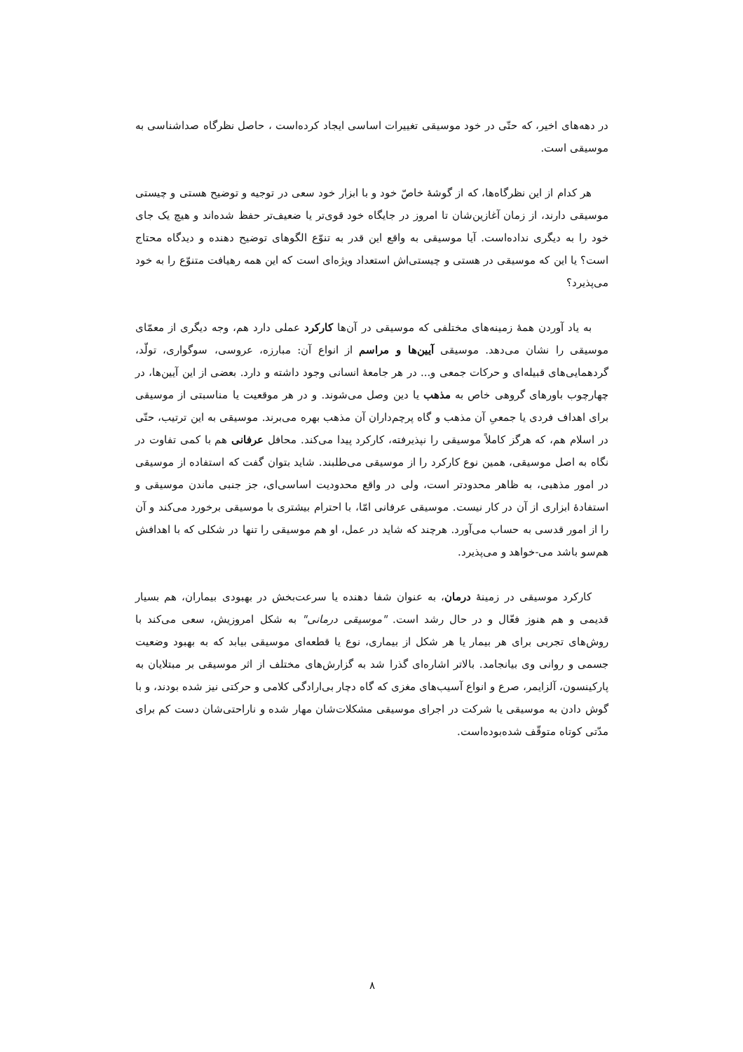در دهه‌های اخیر، که حتّی در خود موسیقی تغییرات اساسی ایجاد کرده‌است ، حاصل نظرگاه صداشناسی به موسیقی است.
هر کدام از این نظرگاه‌ها، که از گوشهٔ خاصّ خود و با ابزار خود سعی در توجیه و توضیح هستی و چیستی موسیقی دارند، از زمان آغازین‌شان تا امروز در جایگاه خود قوی‌تر یا ضعیف‌تر حفظ شده‌اند و هیچ یک جای خود را به دیگری نداده‌است. آیا موسیقی به واقع این قدر به تنوّع الگوهای توضیح دهنده و دیدگاه محتاج است؟ یا این که موسیقی در هستی و چیستی‌اش استعداد ویژه‌ای است که این همه رهیافت متنوّع را به خود می‌پذیرد؟
به یاد آوردن همهٔ زمینه‌های مختلفی که موسیقی در آن‌ها کارکرد عملی دارد هم، وجه دیگری از معمّای موسیقی را نشان می‌دهد. موسیقی آیین‌ها و مراسم از انواع آن: مبارزه، عروسی، سوگواری، تولّد، گردهمایی‌های قبیله‌ای و حرکات جمعی و... در هر جامعهٔ انسانی وجود داشته و دارد. بعضی از این آیین‌ها، در چهارچوب باورهای گروهی خاص به مذهب یا دین وصل می‌شوند. و در هر موقعیت یا مناسبتی از موسیقی برای اهداف فردی یا جمعیِ آن مذهب و گاه پرچم‌داران آن مذهب بهره می‌برند. موسیقی به این ترتیب، حتّی در اسلام هم، که هرگز کاملاً موسیقی را نپذیرفته، کارکرد پیدا می‌کند. محافل عرفانی هم با کمی تفاوت در نگاه به اصل موسیقی، همین نوع کارکرد را از موسیقی می‌طلبند. شاید بتوان گفت که استفاده از موسیقی در امور مذهبی، به ظاهر محدودتر است، ولی در واقع محدودیت اساسی‌ای، جز جنبی ماندن موسیقی و استفادهٔ ابزاری از آن در کار نیست. موسیقی عرفانی امّا، با احترام بیشتری با موسیقی برخورد می‌کند و آن را از امور قدسی به حساب می‌آورد. هرچند که شاید در عمل، او هم موسیقی را تنها در شکلی که با اهدافش هم‌سو باشد می-خواهد و می‌پذیرد.
کارکرد موسیقی در زمینهٔ درمان، به عنوان شفا دهنده یا سرعت‌بخش در بهبودی بیماران، هم بسیار قدیمی و هم هنوز فعّال و در حال رشد است. "موسیقی درمانی" به شکل امروزیش، سعی می‌کند با روش‌های تجربی برای هر بیمار یا هر شکل از بیماری، نوع یا قطعه‌ای موسیقی بیابد که به بهبود وضعیت جسمی و روانی وی بیانجامد. بالاتر اشاره‌ای گذرا شد به گزارش‌های مختلف از اثر موسیقی بر مبتلایان به پارکینسون، آلزایمر، صرع و انواع آسیب‌های مغزی که گاه دچار بی‌ارادگی کلامی و حرکتی نیز شده بودند، و با گوش دادن به موسیقی یا شرکت در اجرای موسیقی مشکلات‌شان مهار شده و ناراحتی‌شان دست کم برای مدّتی کوتاه متوقّف شده‌بوده‌است.
۸